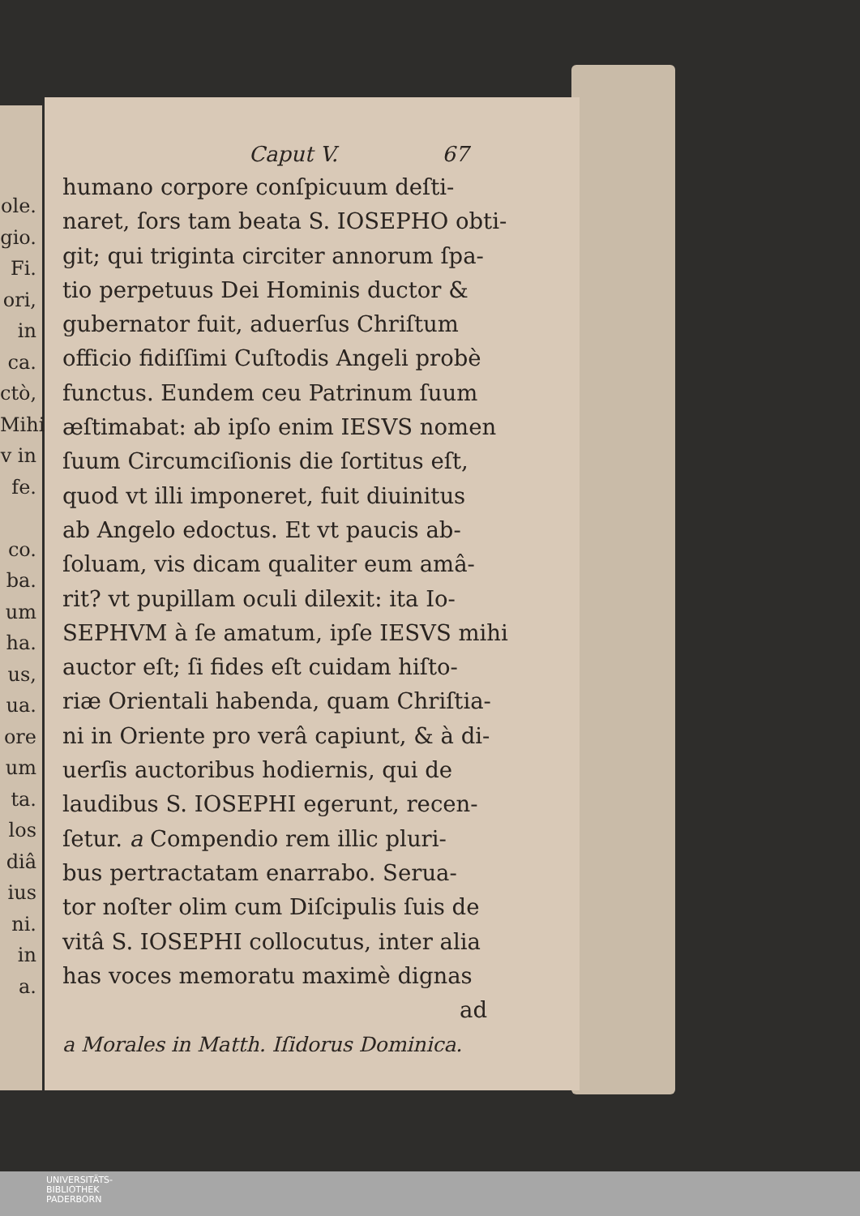ole.
gio.
Fi.
ori,
in
ca.
ctò,
Mihi
v in
fe.
co.
ba.
um
ha.
us,
ua.
ore
um
ta.
los
diâ
ius
ni.
in
a.
Caput V. 67
humano corpore conſpicuum deſti-
naret, ſors tam beata S. IOSEPHO obti-
git; qui triginta circiter annorum ſpa-
tio perpetuus Dei Hominis ductor &
gubernator fuit, aduerſus Chriſtum
officio fidiſſimi Cuſtodis Angeli probè
functus. Eundem ceu Patrinum ſuum
æſtimabat: ab ipſo enim IESVS nomen
ſuum Circumciſionis die ſortitus eſt,
quod vt illi imponeret, fuit diuinitus
ab Angelo edoctus. Et vt paucis ab-
ſoluam, vis dicam qualiter eum amâ-
rit? vt pupillam oculi dilexit: ita Io-
SEPHVM à ſe amatum, ipſe IESVS mihi
auctor eſt; ſi fides eſt cuidam hiſto-
riæ Orientali habenda, quam Chriſtia-
ni in Oriente pro verâ capiunt, & à di-
uerſis auctoribus hodiernis, qui de
laudibus S. IOSEPHI egerunt, recen-
ſetur. a Compendio rem illic pluri-
bus pertractatam enarrabo. Serua-
tor noſter olim cum Diſcipulis ſuis de
vitâ S. IOSEPHI collocutus, inter alia
has voces memoratu maximè dignas
ad
a Morales in Matth. Iſidorus Dominica.
UNIVERSITÄTS-
BIBLIOTHEK
PADERBORN